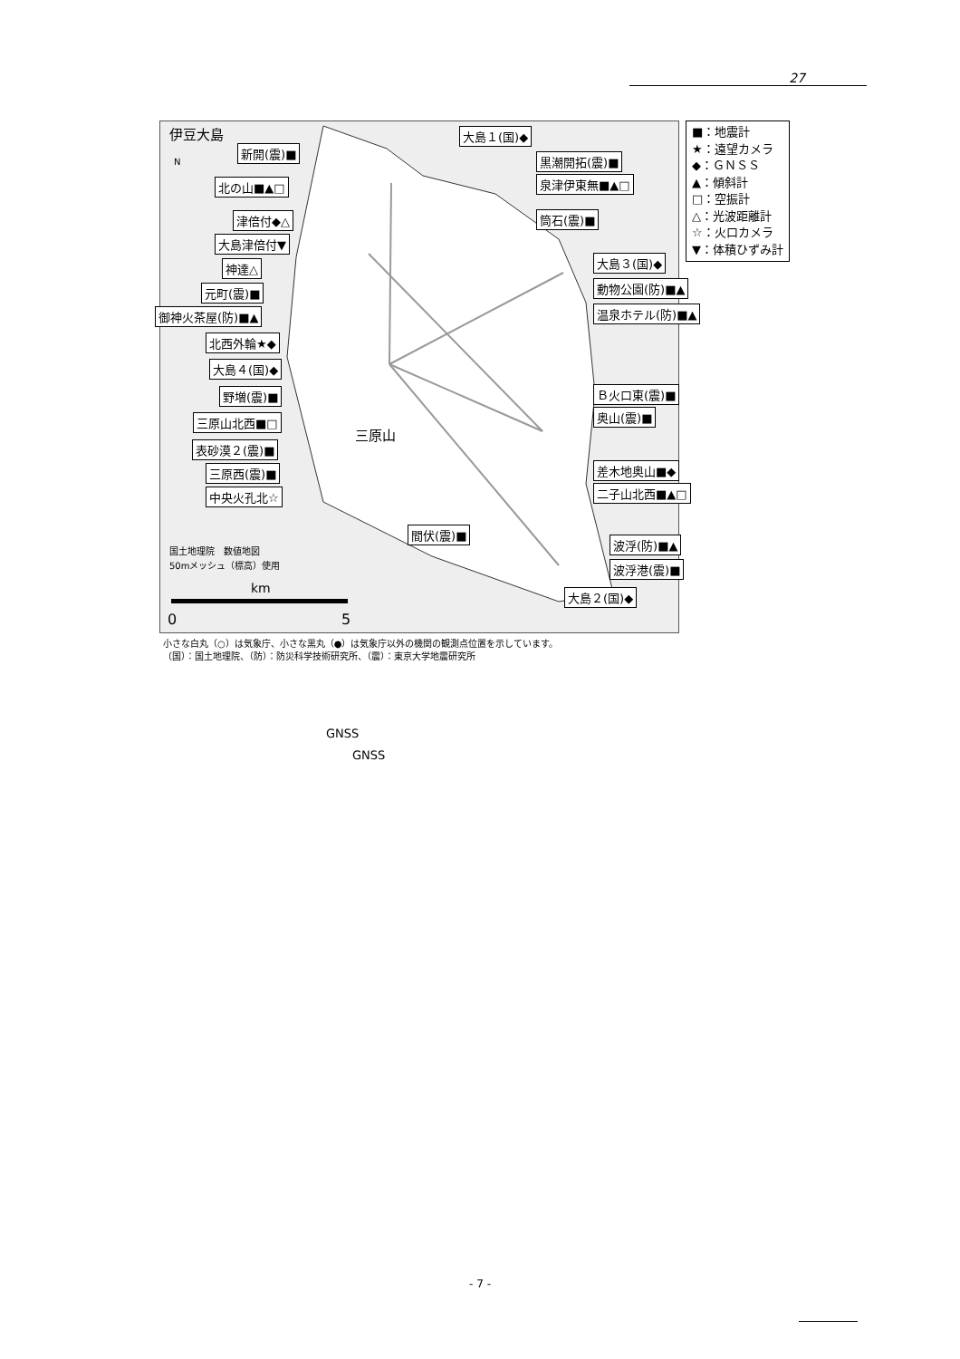27
伊豆大島
三原山
国土地理院　数値地図
50mメッシュ（標高）使用
km
0
5
N
新開(震)■
大島１(国)◆
黒潮開拓(震)■
泉津伊東無■▲□
北の山■▲□
津倍付◆△ 筒石(震)■
大島津倍付▼
神達△ 大島３(国)◆
元町(震)■ 動物公園(防)■▲
御神火茶屋(防)■▲ 温泉ホテル(防)■▲
北西外輪★◆
大島４(国)◆
野増(震)■ Ｂ火口東(震)■
奥山(震)■
三原山北西■□
表砂漠２(震)■
三原西(震)■ 差木地奥山■◆
中央火孔北☆ 二子山北西■▲□
間伏(震)■
波浮(防)■▲
波浮港(震)■
大島２(国)◆
■：地震計
★：遠望カメラ
◆：ＧＮＳＳ
▲：傾斜計
□：空振計
△：光波距離計
☆：火口カメラ
▼：体積ひずみ計
小さな白丸（○）は気象庁、小さな黒丸（●）は気象庁以外の機関の観測点位置を示しています。
（国）：国土地理院、（防）：防災科学技術研究所、（震）：東京大学地震研究所
GNSS
GNSS
- 7 -